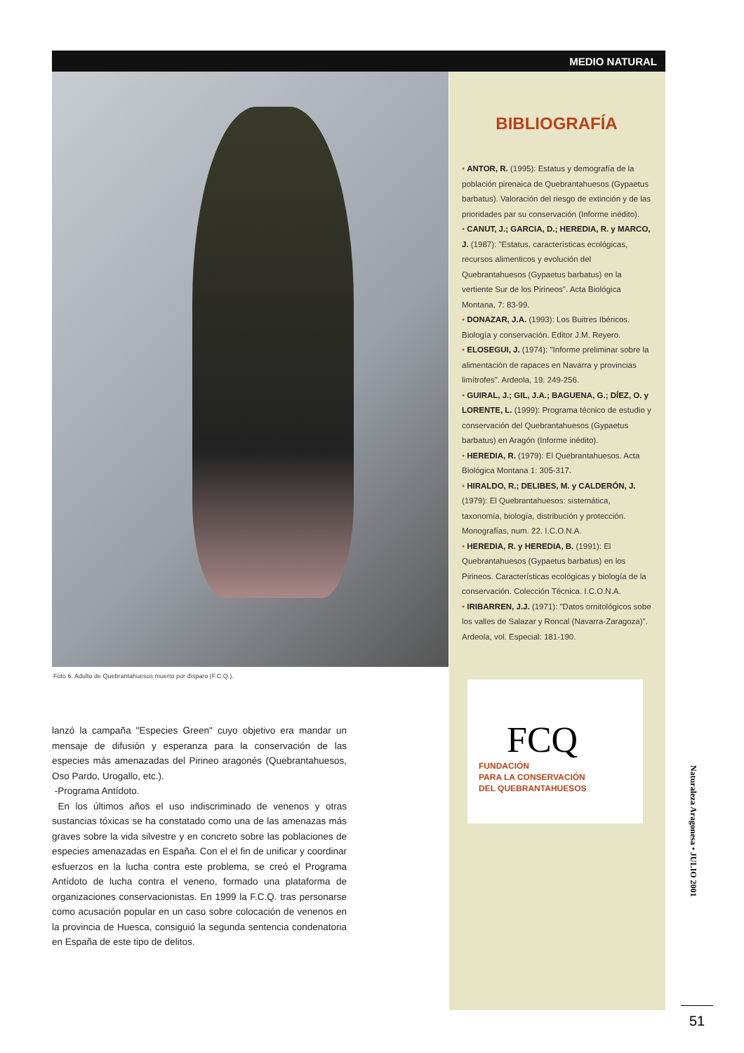MEDIO NATURAL
Foto 6. Adulto de Quebrantahuesos muerto por disparo (F.C.Q.).
lanzó la campaña "Especies Green" cuyo objetivo era mandar un mensaje de difusión y esperanza para la conservación de las especies más amenazadas del Pirineo aragonés (Quebrantahuesos, Oso Pardo, Urogallo, etc.).
-Programa Antídoto.
En los últimos años el uso indiscriminado de venenos y otras sustancias tóxicas se ha constatado como una de las amenazas más graves sobre la vida silvestre y en concreto sobre las poblaciones de especies amenazadas en España. Con el el fin de unificar y coordinar esfuerzos en la lucha contra este problema, se creó el Programa Antídoto de lucha contra el veneno, formado una plataforma de organizaciones conservacionistas. En 1999 la F.C.Q. tras personarse como acusación popular en un caso sobre colocación de venenos en la provincia de Huesca, consiguió la segunda sentencia condenatoria en España de este tipo de delitos.
BIBLIOGRAFÍA
• ANTOR, R. (1995): Estatus y demografía de la población pirenaica de Quebrantahuesos (Gypaetus barbatus). Valoración del riesgo de extinción y de las prioridades par su conservación (Informe inédito).
• CANUT, J.; GARCIA, D.; HEREDIA, R. y MARCO, J. (1987): "Estatus, características ecológicas, recursos alimenticos y evolución del Quebrantahuesos (Gypaetus barbatus) en la vertiente Sur de los Pirineos". Acta Biológica Montana, 7: 83-99.
• DONAZAR, J.A. (1993): Los Buitres Ibéricos. Biología y conservación. Editor J.M. Reyero.
• ELOSEGUI, J. (1974): "Informe preliminar sobre la alimentación de rapaces en Navarra y provincias limítrofes". Ardeola, 19: 249-256.
• GUIRAL, J.; GIL, J.A.; BAGUENA, G.; DÍEZ, O. y LORENTE, L. (1999): Programa técnico de estudio y conservación del Quebrantahuesos (Gypaetus barbatus) en Aragón (Informe inédito).
• HEREDIA, R. (1979): El Quebrantahuesos. Acta Biológica Montana 1: 305-317.
• HIRALDO, R.; DELIBES, M. y CALDERÓN, J. (1979): El Quebrantahuesos: sistemática, taxonomía, biología, distribución y protección. Monografías, num. 22. I.C.O.N.A.
• HEREDIA, R. y HEREDIA, B. (1991): El Quebrantahuesos (Gypaetus barbatus) en los Pirineos. Características ecológicas y biología de la conservación. Colección Técnica. I.C.O.N.A.
• IRIBARREN, J.J. (1971): "Datos ornitológicos sobe los valles de Salazar y Roncal (Navarra-Zaragoza)". Ardeola, vol. Especial: 181-190.
FCQ
FUNDACIÓN
PARA LA CONSERVACIÓN
DEL QUEBRANTAHUESOS
Naturaleza Aragonesa • JULIO 2001
51